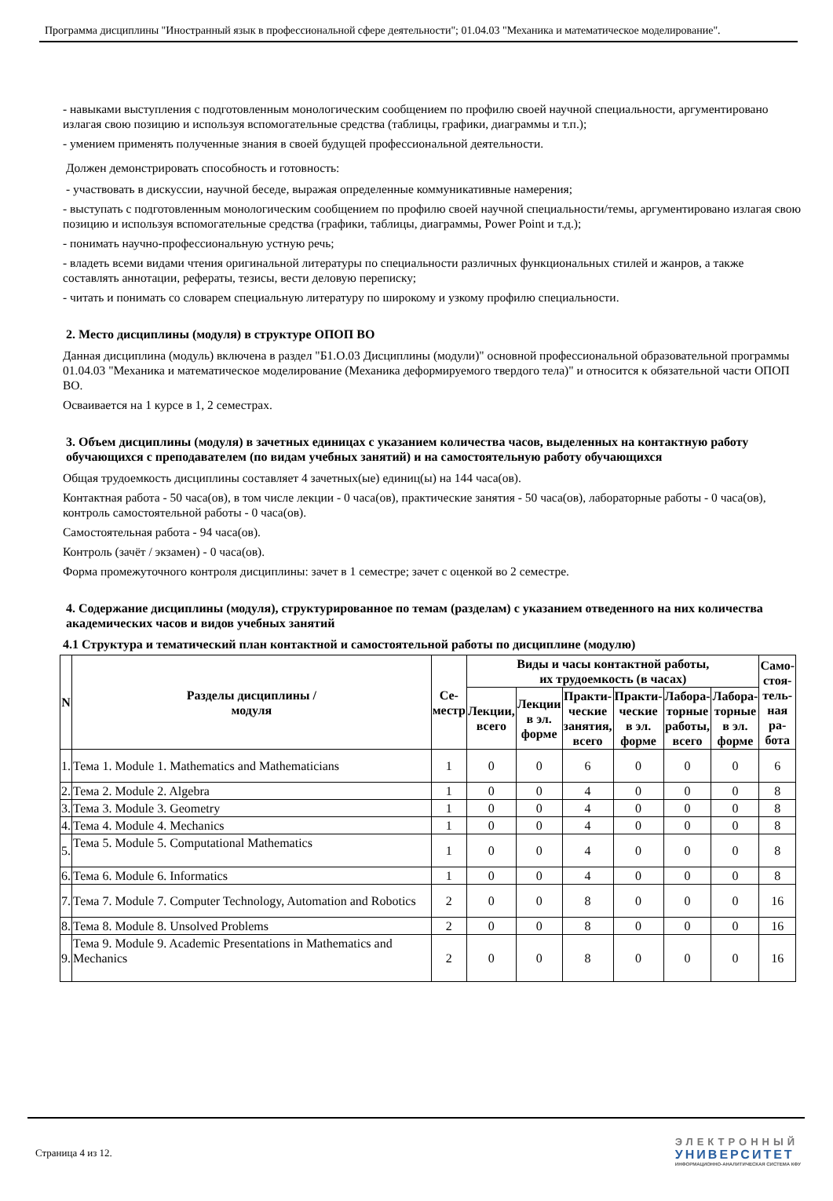Программа дисциплины "Иностранный язык в профессиональной сфере деятельности"; 01.04.03 "Механика и математическое моделирование".
- навыками выступления с подготовленным монологическим сообщением по профилю своей научной специальности, аргументировано излагая свою позицию и используя вспомогательные средства (таблицы, графики, диаграммы и т.п.);
- умением применять полученные знания в своей будущей профессиональной деятельности.
Должен демонстрировать способность и готовность:
- участвовать в дискуссии, научной беседе, выражая определенные коммуникативные намерения;
- выступать с подготовленным монологическим сообщением по профилю своей научной специальности/темы, аргументировано излагая свою позицию и используя вспомогательные средства (графики, таблицы, диаграммы, Power Point и т.д.);
- понимать научно-профессиональную устную речь;
- владеть всеми видами чтения оригинальной литературы по специальности различных функциональных стилей и жанров, а также составлять аннотации, рефераты, тезисы, вести деловую переписку;
- читать и понимать со словарем специальную литературу по широкому и узкому профилю специальности.
2. Место дисциплины (модуля) в структуре ОПОП ВО
Данная дисциплина (модуль) включена в раздел "Б1.О.03 Дисциплины (модули)" основной профессиональной образовательной программы 01.04.03 "Механика и математическое моделирование (Механика деформируемого твердого тела)" и относится к обязательной части ОПОП ВО.
Осваивается на 1 курсе в 1, 2 семестрах.
3. Объем дисциплины (модуля) в зачетных единицах с указанием количества часов, выделенных на контактную работу обучающихся с преподавателем (по видам учебных занятий) и на самостоятельную работу обучающихся
Общая трудоемкость дисциплины составляет 4 зачетных(ые) единиц(ы) на 144 часа(ов).
Контактная работа - 50 часа(ов), в том числе лекции - 0 часа(ов), практические занятия - 50 часа(ов), лабораторные работы - 0 часа(ов), контроль самостоятельной работы - 0 часа(ов).
Самостоятельная работа - 94 часа(ов).
Контроль (зачёт / экзамен) - 0 часа(ов).
Форма промежуточного контроля дисциплины: зачет в 1 семестре; зачет с оценкой во 2 семестре.
4. Содержание дисциплины (модуля), структурированное по темам (разделам) с указанием отведенного на них количества академических часов и видов учебных занятий
4.1 Структура и тематический план контактной и самостоятельной работы по дисциплине (модулю)
| N | Разделы дисциплины / модуля | Се- местр | Виды и часы контактной работы, их трудоемкость (в часах) | | | | | | Само- стоя- тель- ная ра- бота |
| --- | --- | --- | --- | --- | --- | --- | --- | --- | --- |
| | | | Лекции, всего | Лекции в эл. форме | Практи- ческие занятия, всего | Практи- ческие в эл. форме | Лабора- торные работы, всего | Лабора- торные в эл. форме | |
| 1. | Тема 1. Module 1. Mathematics and Mathematicians | 1 | 0 | 0 | 6 | 0 | 0 | 0 | 6 |
| 2. | Тема 2. Module 2. Algebra | 1 | 0 | 0 | 4 | 0 | 0 | 0 | 8 |
| 3. | Тема 3. Module 3. Geometry | 1 | 0 | 0 | 4 | 0 | 0 | 0 | 8 |
| 4. | Тема 4. Module 4. Mechanics | 1 | 0 | 0 | 4 | 0 | 0 | 0 | 8 |
| 5. | Тема 5. Module 5. Computational Mathematics | 1 | 0 | 0 | 4 | 0 | 0 | 0 | 8 |
| 6. | Тема 6. Module 6. Informatics | 1 | 0 | 0 | 4 | 0 | 0 | 0 | 8 |
| 7. | Тема 7. Module 7. Computer Technology, Automation and Robotics | 2 | 0 | 0 | 8 | 0 | 0 | 0 | 16 |
| 8. | Тема 8. Module 8. Unsolved Problems | 2 | 0 | 0 | 8 | 0 | 0 | 0 | 16 |
| 9. | Тема 9. Module 9. Academic Presentations in Mathematics and Mechanics | 2 | 0 | 0 | 8 | 0 | 0 | 0 | 16 |
Страница 4 из 12.
ЭЛЕКТРОННЫЙ
УНИВЕРСИТЕТ
ИНФОРМАЦИОННО-АНАЛИТИЧЕСКАЯ СИСТЕМА КФУ